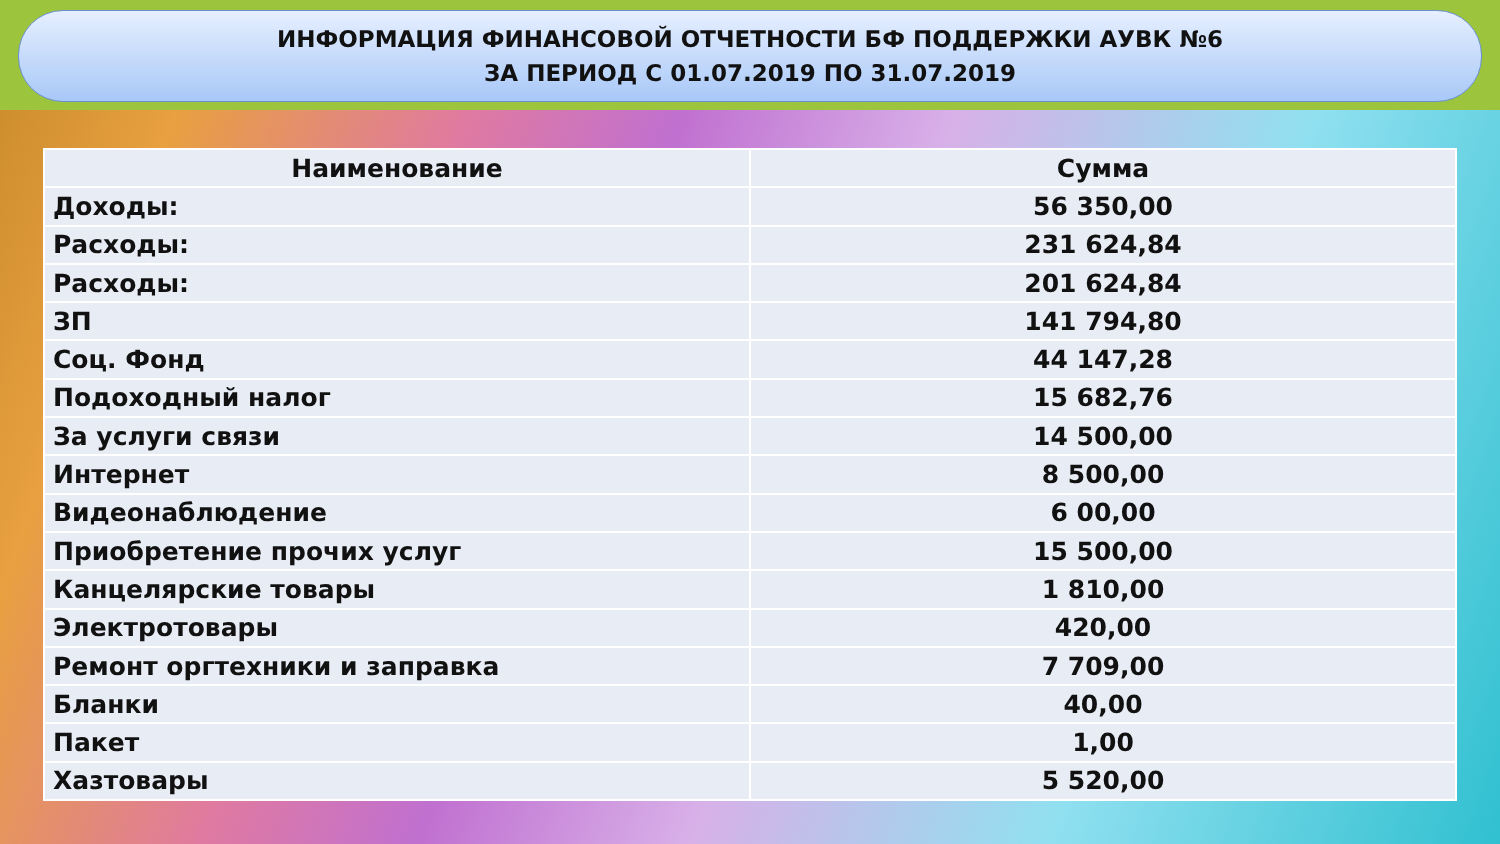ИНФОРМАЦИЯ ФИНАНСОВОЙ ОТЧЕТНОСТИ БФ ПОДДЕРЖКИ АУВК №6
ЗА ПЕРИОД С 01.07.2019 ПО 31.07.2019
| Наименование | Сумма |
| --- | --- |
| Доходы: | 56 350,00 |
| Расходы: | 231 624,84 |
| Расходы: | 201 624,84 |
| ЗП | 141 794,80 |
| Соц. Фонд | 44 147,28 |
| Подоходный налог | 15 682,76 |
| За услуги связи | 14 500,00 |
| Интернет | 8 500,00 |
| Видеонаблюдение | 6 00,00 |
| Приобретение прочих услуг | 15 500,00 |
| Канцелярские товары | 1 810,00 |
| Электротовары | 420,00 |
| Ремонт оргтехники и заправка | 7 709,00 |
| Бланки | 40,00 |
| Пакет | 1,00 |
| Хазтовары | 5 520,00 |